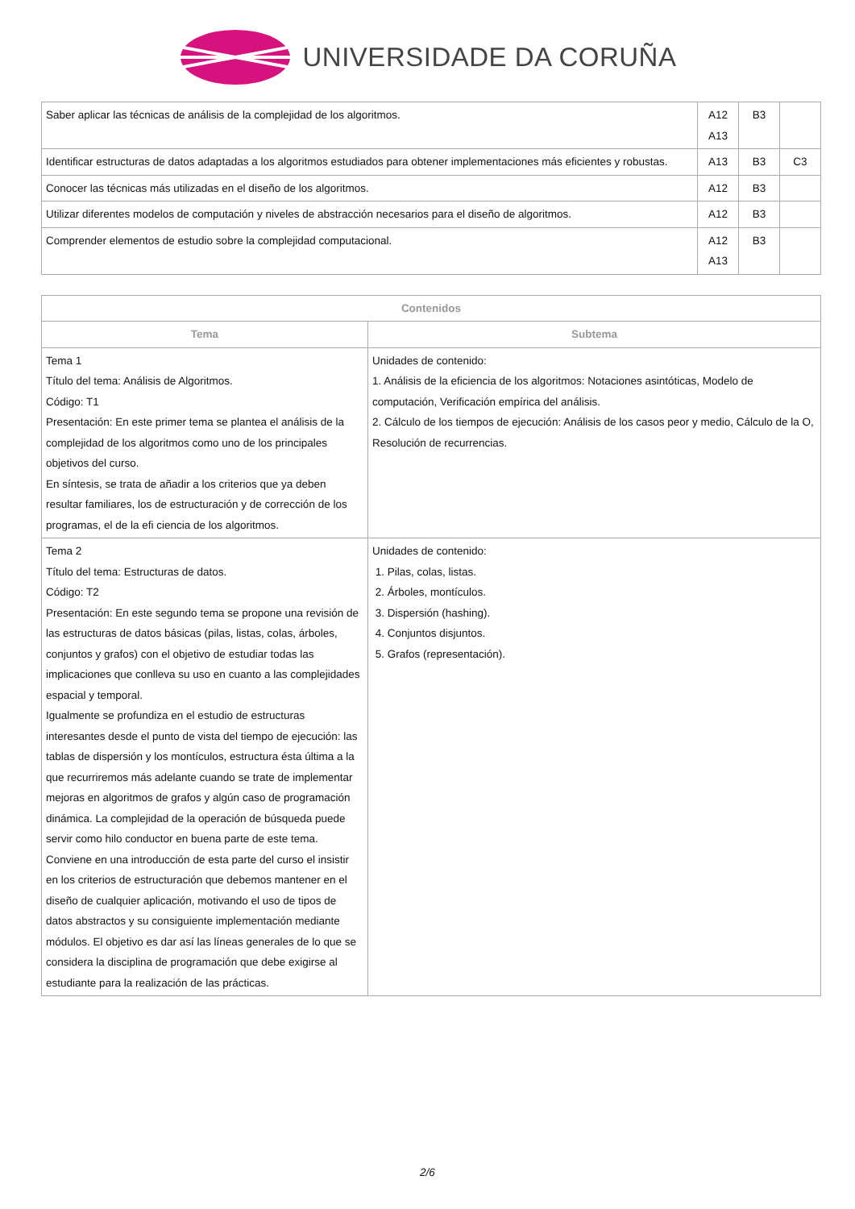UNIVERSIDADE DA CORUÑA
| Saber aplicar las técnicas de análisis de la complejidad de los algoritmos. | A12 A13 | B3 | |
| Identificar estructuras de datos adaptadas a los algoritmos estudiados para obtener implementaciones más eficientes y robustas. | A13 | B3 | C3 |
| Conocer las técnicas más utilizadas en el diseño de los algoritmos. | A12 | B3 | |
| Utilizar diferentes modelos de computación y niveles de abstracción necesarios para el diseño de algoritmos. | A12 | B3 | |
| Comprender elementos de estudio sobre la complejidad computacional. | A12 A13 | B3 | |
| Contenidos | |
| --- | --- |
| Tema | Subtema |
| Tema 1 Título del tema: Análisis de Algoritmos. Código: T1 Presentación: En este primer tema se plantea el análisis de la complejidad de los algoritmos como uno de los principales objetivos del curso. En síntesis, se trata de añadir a los criterios que ya deben resultar familiares, los de estructuración y de corrección de los programas, el de la efi ciencia de los algoritmos. | Unidades de contenido: 1. Análisis de la eficiencia de los algoritmos: Notaciones asintóticas, Modelo de computación, Verificación empírica del análisis. 2. Cálculo de los tiempos de ejecución: Análisis de los casos peor y medio, Cálculo de la O, Resolución de recurrencias. |
| Tema 2 Título del tema: Estructuras de datos. Código: T2 Presentación: En este segundo tema se propone una revisión de las estructuras de datos básicas (pilas, listas, colas, árboles, conjuntos y grafos) con el objetivo de estudiar todas las implicaciones que conlleva su uso en cuanto a las complejidades espacial y temporal. Igualmente se profundiza en el estudio de estructuras interesantes desde el punto de vista del tiempo de ejecución: las tablas de dispersión y los montículos, estructura ésta última a la que recurriremos más adelante cuando se trate de implementar mejoras en algoritmos de grafos y algún caso de programación dinámica. La complejidad de la operación de búsqueda puede servir como hilo conductor en buena parte de este tema. Conviene en una introducción de esta parte del curso el insistir en los criterios de estructuración que debemos mantener en el diseño de cualquier aplicación, motivando el uso de tipos de datos abstractos y su consiguiente implementación mediante módulos. El objetivo es dar así las líneas generales de lo que se considera la disciplina de programación que debe exigirse al estudiante para la realización de las prácticas. | Unidades de contenido: 1. Pilas, colas, listas. 2. Árboles, montículos. 3. Dispersión (hashing). 4. Conjuntos disjuntos. 5. Grafos (representación). |
2/6